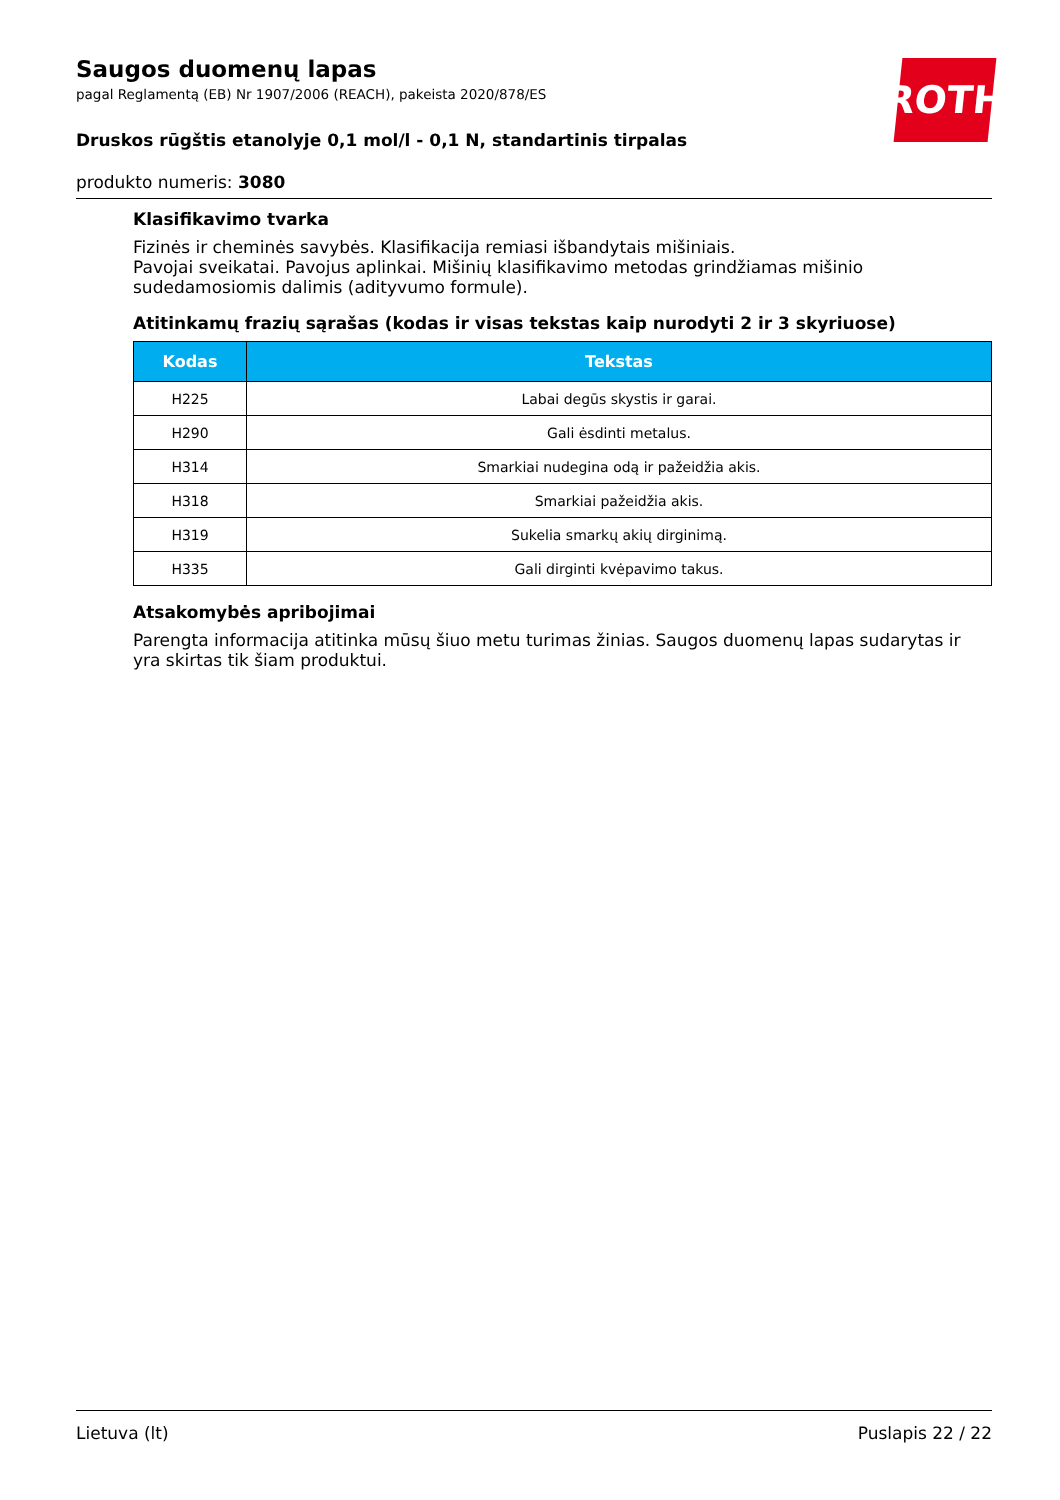ROTH
Saugos duomenų lapas
pagal Reglamentą (EB) Nr 1907/2006 (REACH), pakeista 2020/878/ES
Druskos rūgštis etanolyje 0,1 mol/l - 0,1 N, standartinis tirpalas
produkto numeris: 3080
Klasifikavimo tvarka
Fizinės ir cheminės savybės. Klasifikacija remiasi išbandytais mišiniais.
Pavojai sveikatai. Pavojus aplinkai. Mišinių klasifikavimo metodas grindžiamas mišinio sudedamosiomis dalimis (adityvumo formule).
Atitinkamų frazių sąrašas (kodas ir visas tekstas kaip nurodyti 2 ir 3 skyriuose)
| Kodas | Tekstas |
| --- | --- |
| H225 | Labai degūs skystis ir garai. |
| H290 | Gali ėsdinti metalus. |
| H314 | Smarkiai nudegina odą ir pažeidžia akis. |
| H318 | Smarkiai pažeidžia akis. |
| H319 | Sukelia smarkų akių dirginimą. |
| H335 | Gali dirginti kvėpavimo takus. |
Atsakomybės apribojimai
Parengta informacija atitinka mūsų šiuo metu turimas žinias. Saugos duomenų lapas sudarytas ir yra skirtas tik šiam produktui.
Lietuva (lt) Puslapis 22 / 22